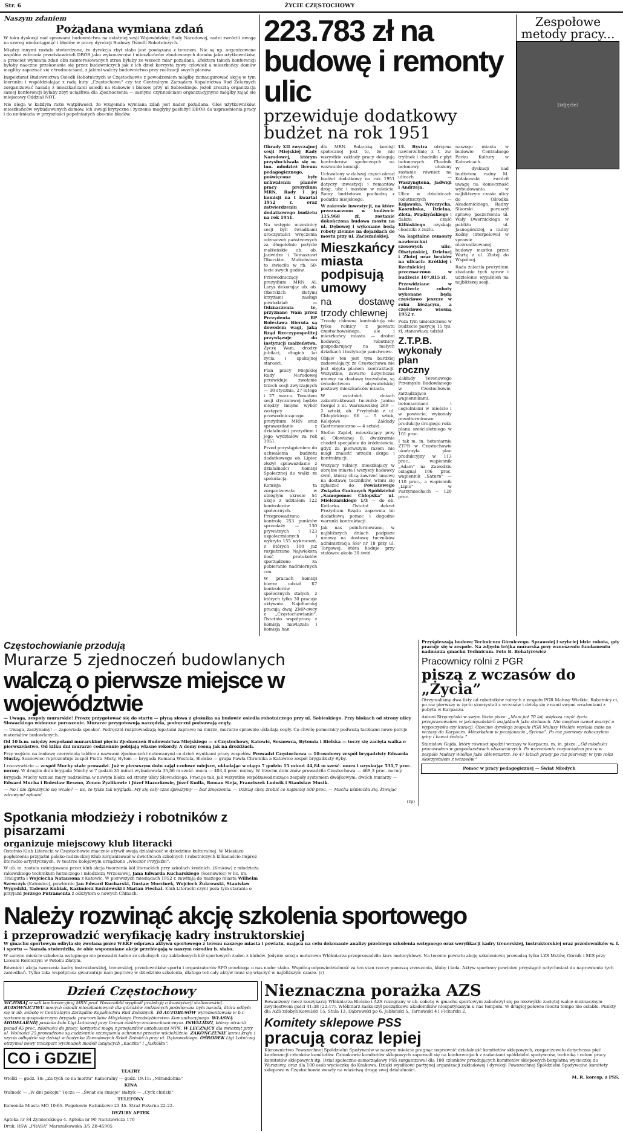Str. 6 ŻYCIE CZĘSTOCHOWY
Naszym zdaniem
Pożądana wymiana zdań
W toku dyskusji nad sprawami budownictwa na ostatniej sesji Wojewódzkiej Rady Narodowej, radni zwrócili uwagę na szereg niedociągnięć i błędów w pracy dyrekcji Budowy Osiedli Robotniczych.
Między innymi zostało stwierdzone, że dyrekcja zbyt słabo jest powiązana z terenem. Nie są np. organizowane wspólne zebrania przedstawicieli DBOR jako wykonawców i mieszkańców zbudowanych domów jako użytkowników, a przecież wymiana zdań obu zainteresowanych stron byłaby ze wszech miar pożądana. Efektem takich konferencji byłoby naoczne przekonanie się przez budowniczych jak z ich dzieł korzysta żywy człowiek a mieszkańcy domów mogliby zapoznać się z trudnościami, z jakimi walczy budownictwo przy realizacji swych planów.
Inspektorat Budownictwa Osiedli Robotniczych w Częstochowie z powodzeniem mógłby zainaugurować akcję w tym kierunku i współdziałając z radą huty „Częstochowa” czy też Centralnym Zarządem Kopalnictwa Rud Żelaznych zorganizować naradę z mieszkańcami osiedli na Rakowie i blokow przy ul Sobieskiego. Jeżeli zresztą organizacja samej konferencji byłaby zbyt uciążliwa dla Zjednoczenia — samymi czynnościami organizacyjnymi mógłby zająć się miejscowy Oddział NOT.
Nie ulega w każdym razie wątpliwości, że wzajemna wymiana zdań jest nader pożądana. Głos użytkowników, mieszkańców wybudowanych domów, ich uwagi krytyczne i życzenia mogłyby posłużyć DBOR do usprawnienia pracy i do uniknięcia w przyszłości popełnianych obecnie błędów.
223.783 zł na budowę i remonty ulic
przewiduje dodatkowy budżet na rok 1951
Obrady XII zwyczajnej sesji Miejskiej Rady Narodowej, którym przysłuchiwała się m. inn. młodzież liceum pedagogicznego, poświęcone były uchwaleniu planów pracy prezydium MRN, Rady i jej komisji na I kwartał 1952 r. oraz zatwierdzeniu dodatkowego budżetu na rok 1951.
Na wstępie uczestnicy sesji byli świadkami uroczystości wręczenia odznaczeń państwowych za długoletnie pożycie małżeńskie ob. ob. Jadwidze i Temaszowi Oberskim. Małżeństwo to święciło w rb. 50-lecie swych godów.
Przewodniczący prezydium MRN Al. Larys dekorując ob. ob. Oberskich złotymi krzyżami zasługi powiedział: — Odznaczenia te, przyznane Wam przez Prezydenta RP Bolesława Bieruta są dowodem wagi, jaką Rząd Rzeczypospolitej przywiązuje do instytucji małżeństwa. Życzę Wam, drodzy jubilaci, długich lat życia i spokojnej starości.
Plan pracy Miejskiej Rady Narodowej przewiduje zwołanie trzech sesji zwyczajnych — 30 stycznia, 27 lutego i 27 marca. Tematem sesji styczniowej będzie między innymi wybór zastępcy przewodniczącego prezydium MRN oraz sprawozdanie z działalności prezydium i jego wydziałów za rok 1951.
Przed przystąpieniem do uchwalenia budżetu dodatkowego ob. Lipiec złożył sprawozdanie z działalności Komisji Społecznej do walki ze spekulacją.
Komisja ta zorganizowała w ubiegłym okresie 54 akcje z udziałem 122 kontrolerów społecznych. Przeprowadzono kontrolę 253 punktów sprzedaży — 130 prywatnych i 123 uspołecznionych i wykryto 155 wykroczeń, z których 100 już rozpatrzono. Największą ilość protokołów sporządzono za pobieranie nadmiernych cen.
W pracach komisji bierze udział 67 kontrolerów społecznych stałych, z których tylko 30 pracuje aktywnie. Najofiarniej pracują dwaj ZMP-owcy z „Częstochowianki”. Ostatnio współpracę z komisją nawiązała i komisja han
dlu MRN. Bolączką komisji społecznej jest to, że nie wszystkie zakłady pracy delegują kontrolerów społecznych na wezwanie komisji.
Uchwalony w dalszej części obrad budżet dodatkowy na rok 1951 dotyczy inwestycji i remontów dróg, ulic i mostów w mieście. Sumy budżetowe pochodzą z podatku miejskiego.
W zakresie inwestycji, na które przeznaczono w budżecie 115.968 zł, zostanie dokończona budowa mostu na ul. Dębowej i wykonane będą roboty ziemne na dojazdach do mostu przy ul. Zaciszańskiej.
Mieszkańcy miasta podpisują umowy
na dostawę trzody chlewnej
Trzodę chlewną kontraktują nie tylko rolnicy z powiatu częstochowskiego, ale i mieszkańcy miasta — drobni hodowcy, robotnicy, gospodarujący na małych działkach i instytucje państwowe.
Objaw ten jest tym bardziej zadowalający, że Częstochowa nie jest objęta planem kontraktacji. Wszystkie, zawarte dotychczas umowy na dostawę tuczników, są świadectwem obywatelskiej postawy mieszkańców miasta.
W ostatnich dniach zakontraktowali tuczniki: Janina Gorgol z ul. Warszawskiej 269 — 2 sztuki, ob. Przybylski z ul. Chłopickiego 66 — 5 sztuk, Kolejowe Zakłady Gastronomiczne — 4 sztuki.
Stefan Zajdel, mieszkający przy ul. Ołowianej 8, dwukrotnie chodził specjalnie do śródmieścia, gdyż za pierwszym razem nie mógł znaleźć urzędu skupu i kontraktacji.
Wszyscy rolnicy, mieszkający w obrębie miasta i wszyscy hodowcy świń, którzy chcą zawrzeć umowę na dostawę tuczników, winni się zgłaszać do Powiatowego Związku Gminnych Spółdzielni „Samopomoc Chłopska” ul. Mielczarskiego 1/3 — do ob. Kotlarka. Ostatni dekret Prezydium Rządu zapewnia im dodatkową pomoc i dogodne warunki kontraktacji.
Jak nas poinformowano, w najbliższych dniach podpisze umowę na dostawę tuczników administracja SSP nr 18 przy ul. Targowej, która hoduje przy stołówce około 30 świń.
Ul. Bystra otrzyma nawierzchnię z t. zw. trylinek i chodniki z płyt betonowych. Chodnik betonowy ułożony zostanie również na ulicach — Waszyngtona, Jadwigi i Andrzeja.
Ulice w dzielnicach robotniczych — Kujawska, Wręczycka, Kaszubska, Dzielna, Złota, Prądzyńskiego i dalsza część Kilińskiego uzyskają chodniki z żużlu.
Na kapitalne remonty nawierzchni szosowych ulic: Olsztyńskiej, Dzielnej i Złotej oraz bruków na ulicach: Krótkiej i Rzeźnickiej przeznaczono w budżecie 107,815 zł.
Przewidziane w budżecie roboty wykonane będą częściowo jeszcze w roku bieżącym, a częściowo wiosną 1952 r.
Poza tym umieszczono w budżecie pozycję 15 tys. zł, stanowiącą udział
Z.T.P.B. wykonały plan roczny
Zakłady Terenowego Przemysłu Budowlanego w Częstochowie, zarządzające wapiennikami, betoniarniami i cegielniami w mieście i w powiecie, wykonały przedterminowo produkcję drugiego roku planu sześcioletniego w 101 proc.
I tak m. in. betoniarnia ZTPB w Częstochowie ukończyła plan produkcyjny w 113 proc., wapiennik „Adam” na Zawodziu osiągnął 106 proc. wapiennik „Saturn” — 110 proc., a wapiennik „Lipie” w Parzymiechach — 120 proc.
naszego miasta w budowie Centralnego Parku Kultury w Katowicach.
W dyskusji nad budżetem radny M. Kołakowski zwrócił uwagę na konieczność wybudowania w najbliższym czasie ulicy do Ośrodka Akademickiego. Radny Sikorski poruszył sprawę poszerzenia ul. Wały Dwernickiego w pobliżu ul. Jasnogórskiej, a radny Kośny interpelował w sprawie niezrealizowanej budowy mostku przez Wartę z ul. Złotej do Wspólnej.
Rada zaleciła prezydium zbadanie tych spraw i udzielenie wyjaśnień na najbliższej sesji.
Zespołowe metody pracy...
[zdjęcie]
Częstochowianie przodują
Murarze 5 zjednoczeń budowlanych
walczą o pierwsze miejsce w województwie
— Uwaga, zespoły murarskie! Proszę przygotować się do startu — płyną słowa z głośnika na budowie osiedla robotniczego przy ul. Sobieskiego. Przy blokach od strony ulicy Słowackiego widoczne poruszenie. Murarze przygotowują narzędzia, podręczni podsuwają cegły.
— Uwaga, zaczynamy! — zapowiada speaker. Podręczni rozprowadzają łopatami zaprawę na murze, murarze sprawnie układają cegły. Co chwilę pomocnicy podwożą taczkami nowe porcje materiałów budowlanych.
Od 10 b.m. między zespołami murarskimi pięciu Zjednoczeń Budownictwa Miejskiego — z Częstochowy, Katowic, Sosnowca, Bytomia i Bielska — toczy się zacięta walka o pierwszeństwo. Od kilku dni murarze codziennie pobijają własne rekordy. A domy rosną jak na drożdżach.
Przy wejściu na budowę czerwienią tablice z nazwami zjednoczeń i notowanymi co dzień wynikami pracy zespołów. Prowadzi Częstochowa — 10-osobowy zespół brygadzisty Edwarda Muchy. Sosnowiec reprezentuje zespół Piotra Misty, Bytom — brygada Romana Wostola, Bielsko — grupa Pawła Chromika a Katowice zespół brygadzisty Ryby.
I rzeczywiście — zespół Muchy stale prowadzi. Już w pierwszym dniu zajął czołowe miejsce, układając w ciągu 7 godzin 15 minut 44,84 m sześć. muru i uzyskując 531,7 proc. normy. W drugim dniu brygada Muchy w 7 godzin 35 minut wybudowała 35,56 m sześć. muru — 403,4 proc. normy. W trzecim dniu znów prowadziła Częstochowa — 469,3 proc. normy.
Brygada Muchy wznosi mury nadzielima w nowym bloku od strony ulicy Słowackiego. Pracuje tak, jak wszystkie współzawodniczące zespoły systemem dwójkowym: dwóch murarzy — Edward Mucha i Bolesław Reszno, Zenon Żyzlikowie i Józef Mazurkowie, Józef Kudła, Roman Sieja, Franciszek Ludwik i Stanisław Musik.
— No i nie śpieszycie się wcale? — Ee, to tylko tak wygląda. My się cały czas śpieszymy — bez zmęczenia. — Dzisiaj chcę zrobić co najmniej 500 proc. — Mucha uśmiecha się, kiwając zdrowymi zębami.
(rp)
Przyśpieszają budowę Technicum Górniczego. Sprawniej i szybciej idzie robota, gdy pracuje się w zespole. Na zdjęciu trójka murarska przy wznoszeniu fundamentu nadmurza gmachu Technicum. Foto B. Bohatyrewicz
Pracownicy rolni z PGR
piszą z wczasów do „Życia”
Otrzymaliśmy dwa listy od robotników rolnych z zespołu PGR Małusy Wielkie. Robotnicy ci, po raz pierwszy w życiu skorzystali z wczasów i dzielą się z nami swymi wrażeniami z pobytu w Karpaczu.
Antoni Stręczyński w swym liście pisze: „Mam już 70 lat, większą część życia przepracowałem w jaśniepańskich majątkach jako stelmach. Nie mogłem nawet marzyć o wypoczynku czy kuracji. Obecnie dyrekcja zespołu PGR Małusy Wielkie wysłała mnie na wczasy do Karpacza. Mieszkałem w pensjonacie „Syrena”. Po raz pierwszy zobaczyłem góry i kawał świata.”
Stanisław Gajda, który również spędził wczasy w Karpaczu, m. in. pisze: „Od młodości pracowałem w gospodarstwach obszarniczych. Po wyzwoleniu rozpocząłem pracę w zespole Małusy Wielkie jako chlewmistrz. Po 47 latach pracy po raz pierwszy w tym roku skorzystałem z wczasów.”
Pomoc w pracy pedagogicznej — Świat Młodych
Spotkania młodzieży i robotników z pisarzami
organizuje miejscowy klub literacki
Ostatnio Klub Literacki w Częstochowie znacznie ożywił swoją działalność w dziedzinie kulturalnej. W Miesiącu pogłębienia przyjaźni polsko-radzieckiej Klub zorganizował w świetlicach szkolnych i robotniczych kilkanaście imprez literacko-artystycznych. W teatrze kolejowym urządzono „Wieczór Przyjaźni”.
W ub. m. została zainicjowana przez klub akcja tworzenia kół literackich przy szkołach średnich. (Kraków) z młodzieżą rakowskiego technikum hutniczego i młodzieżą Wrzosowej, Jana Edwarda Kucharskiego (Sosnowiec) w lic. im. Traugutta i Wojciecha Natansona z Katowic. W pierwszych miesiącach 1952 r. zawitają do naszego miasta Wilhelm Szewczyk (Katowice), powtórnie Jan Edward Kucharski, Gustaw Morcinek, Wojciech Żukrowski, Stanisław Wygodzki, Tadeusz Kubiak, Kazimierz Koźniewski i Marian Fiechal. Klub Literacki czyni poza tym starania o przyjazd Jerzego Putramenta z odczytem o nowych Chinach.
Należy rozwinąć akcję szkolenia sportowego
i przeprowadzić weryfikację kadry instruktorskiej
W gmachu sportowym odbyła się zwołana przez WKKF odprawa aktywu sportowego z terenu naszego miasta i powiatu, mająca na celu dokonanie analizy przebiegu szkolenia wstępnego oraz weryfikacji kadry trenerskiej, instruktorskiej oraz przodowników w. f. i sportu — Narada stwierdziła, że obie wspomniane akcje przebiegają w naszym ośrodku b. słabo.
W samym mieście szkolenia wstępnego nie prowadzi żadne ze szkolnych czy zakładowych kół sportowych żaden z klubów. Jedynie sekcja motorowa Włókniarza przeprowadziła kurs motocyklowy. Na terenie powiatu akcję szkoleniową prowadzą tylko LZS Mstów, Górnik i SKS przy Liceum Rolniczym w Potoku Złotym.
Również i akcja tworzenia kadry instruktorskiej, trenerskiej, przodowników sportu i organizatorów SPO przebiega u nas nader słabo. Wspólną odpowiedzialność za ten stan rzeczy ponoszą zrzeszenia, kluby i koła. Aktyw sportowy powinien przystąpić natychmiast do naprawienia tych zaniedbań. Tylko taka współpraca gwarantuje nam poprawę w dziedzinie szkolenia, dlatego też cały aktyw musi się włączyć w najbliższym czasie. (r)
Dzień Częstochowy
WCZORAJ w sali konferencyjnej MRN prof. Hassenfeld wygłosił prelekcję o konstytucji stalinowskiej. BUDOWNICTWU nowych osiedli mieszkaniowych dla górników rudzianych poświęcona była narada, która odbyła się w ub. sobotę w Centralnym Zarządzie Kopalnictwa Rud Żelaznych. 10 AUTOBUSÓW wyremontowała w b.r. systemem gospodarczym brygada pracowników Miejskiego Przedsiębiorstwa Komunikacyjnego. WŁASNĄ MODELARNIĘ posiada koło Ligi Lotniczej przy liceum elektryczno-mechanicznym. INWALIDZI, którzy utracili ponad 45 proc. zdolności do pracy, korzystać mogą z przejazdów autobusami MPK. W LECZNICY dla zwierząt przy al. Wolności 25 prowadzone są codziennie szczepienia ochronne przeciw wściekliźnie. ZAKOŃCZENIE kursu kroju i szycia odbędzie się dzisiaj w budynku Zawodowych Szkół Żeńskich przy ul. Dąbrowskiego. OŚRODEK Ligi Lotniczej otrzymał nowy transport wycinanek modeli latających „Kaczka” i „Jaskółka”.
CO i GDZIE
TEATRY
Wielki — godz. 18: „Za tych co na morzu” Kameralny — godz. 19.15: „Mirandolina”
KINA
Wolność — „W dni pokoju” Tęcza — „Świat się śmieje” Bałtyk — „Cyrk chiński”
TELEFONY
Komenda Miasta MO 10-65. Pogotowie Ratunkowe 23 45. Straż Pożarna 22-22.
DYŻURY APTEK
Apteka nr 84 Żymierskiego 4. Apteka nr 90 Narutowicza 170
Druk. RSW „PRASA” Marszałkowska 3/5 2B-45905
Nieznaczna porażka AZS
Rewanżowy mecz koszykarzy Włókniarza Bielsko i AZS rozegrany w ub. sobotę w gmachu sportowym zakończył się po niezwykle zaciętej walce nieznacznym zwycięstwem gości 41:38 (22:17). Włókniarz zaskoczył początkowo akademików niespotykanym u nas tempem. W drugiej połowie meczu tempo nie osłabło. Punkty dla AZS zdobyli Kowalski 15, Stala 13, Dąbrowski po 6, Jabłoński 5, Tarnowski 4 i Fickarski 2.
Komitety sklepowe PSS
pracują coraz lepiej
Kierownictwo Powszechnej Spółdzielni Spożywców w naszym mieście pragnąc usprawnić działalność komitetów sklepowych, zorganizowało dotychczas pięć konferencji członków komitetów. Członkowie komitetów sklepowych zapoznali się na konferencjach z zadaniami spółdzielni spożywców, techniką i celem pracy komitetów sklepowych itp. Dział społeczno-samorządowy PSS zorganizował dla 180 członków przodujących komitetów sklepowych bezpłatną wycieczkę do Warszawy, oraz dla 100 osób wycieczkę do Krakowa. Dzięki wysiłkowi partyjnej organizacji zakładowej i dyrekcji Powszechnej Spółdzielni Spożywców, komitety sklepowe w Częstochowie weszły na właściwą drogę swej działalności.
M. R. koresp. z PSS.